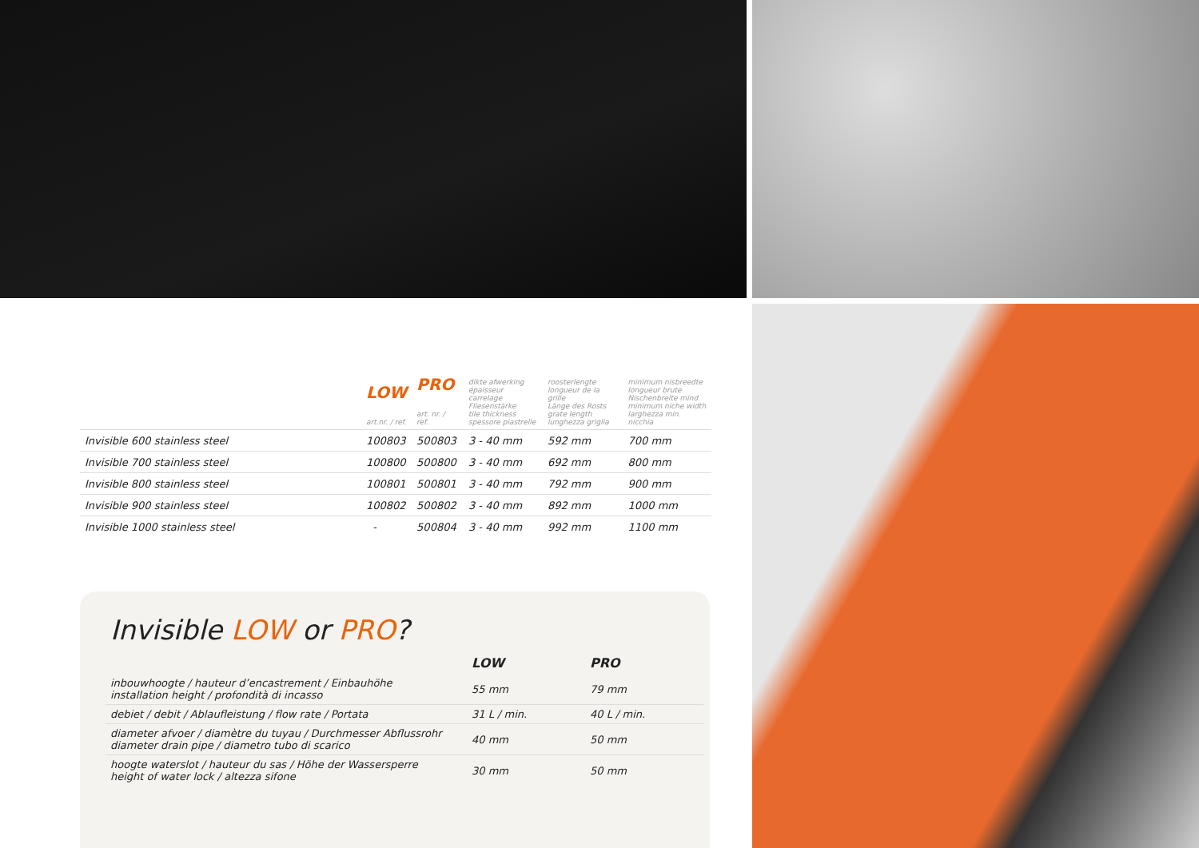| | LOW art.nr. / ref. | PRO art. nr. / ref. | dikte afwerking épaisseur carrelage Fliesenstärke tile thickness spessore piastrelle | roosterlengte longueur de la grille Länge des Rosts grate length lunghezza griglia | minimum nisbreedte longueur brute Nischenbreite mind. minimum niche width larghezza min. nicchia |
| Invisible 600 stainless steel | 100803 | 500803 | 3 - 40 mm | 592 mm | 700 mm |
| Invisible 700 stainless steel | 100800 | 500800 | 3 - 40 mm | 692 mm | 800 mm |
| Invisible 800 stainless steel | 100801 | 500801 | 3 - 40 mm | 792 mm | 900 mm |
| Invisible 900 stainless steel | 100802 | 500802 | 3 - 40 mm | 892 mm | 1000 mm |
| Invisible 1000 stainless steel | - | 500804 | 3 - 40 mm | 992 mm | 1100 mm |
Invisible LOW or PRO?
| | LOW | PRO |
| --- | --- | --- |
| inbouwhoogte / hauteur d’encastrement / Einbauhöhe installation height / profondità di incasso | 55 mm | 79 mm |
| debiet / debit / Ablaufleistung / flow rate / Portata | 31 L / min. | 40 L / min. |
| diameter afvoer / diamètre du tuyau / Durchmesser Abflussrohr diameter drain pipe / diametro tubo di scarico | 40 mm | 50 mm |
| hoogte waterslot / hauteur du sas / Höhe der Wassersperre height of water lock / altezza sifone | 30 mm | 50 mm |